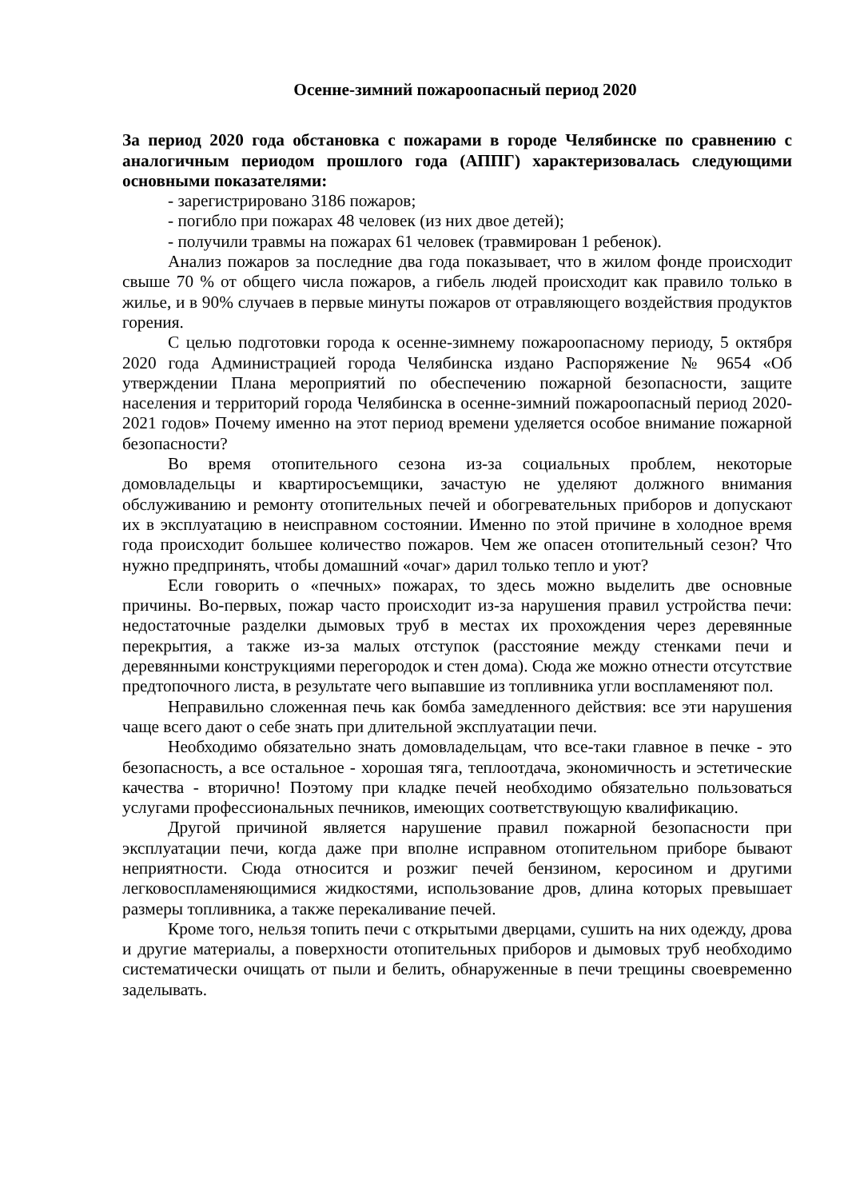Осенне-зимний пожароопасный период 2020
За период 2020 года обстановка с пожарами в городе Челябинске по сравнению с аналогичным периодом прошлого года (АППГ) характеризовалась следующими основными показателями:
- зарегистрировано 3186 пожаров;
- погибло при пожарах 48 человек (из них двое детей);
- получили травмы на пожарах 61 человек (травмирован 1 ребенок).
Анализ пожаров за последние два года показывает, что в жилом фонде происходит свыше 70 % от общего числа пожаров, а гибель людей происходит как правило только в жилье, и в 90% случаев в первые минуты пожаров от отравляющего воздействия продуктов горения.
С целью подготовки города к осенне-зимнему пожароопасному периоду, 5 октября 2020 года Администрацией города Челябинска издано Распоряжение № 9654 «Об утверждении Плана мероприятий по обеспечению пожарной безопасности, защите населения и территорий города Челябинска в осенне-зимний пожароопасный период 2020-2021 годов» Почему именно на этот период времени уделяется особое внимание пожарной безопасности?
Во время отопительного сезона из-за социальных проблем, некоторые домовладельцы и квартиросъемщики, зачастую не уделяют должного внимания обслуживанию и ремонту отопительных печей и обогревательных приборов и допускают их в эксплуатацию в неисправном состоянии. Именно по этой причине в холодное время года происходит большее количество пожаров. Чем же опасен отопительный сезон? Что нужно предпринять, чтобы домашний «очаг» дарил только тепло и уют?
Если говорить о «печных» пожарах, то здесь можно выделить две основные причины. Во-первых, пожар часто происходит из-за нарушения правил устройства печи: недостаточные разделки дымовых труб в местах их прохождения через деревянные перекрытия, а также из-за малых отступок (расстояние между стенками печи и деревянными конструкциями перегородок и стен дома). Сюда же можно отнести отсутствие предтопочного листа, в результате чего выпавшие из топливника угли воспламеняют пол.
Неправильно сложенная печь как бомба замедленного действия: все эти нарушения чаще всего дают о себе знать при длительной эксплуатации печи.
Необходимо обязательно знать домовладельцам, что все-таки главное в печке - это безопасность, а все остальное - хорошая тяга, теплоотдача, экономичность и эстетические качества - вторично! Поэтому при кладке печей необходимо обязательно пользоваться услугами профессиональных печников, имеющих соответствующую квалификацию.
Другой причиной является нарушение правил пожарной безопасности при эксплуатации печи, когда даже при вполне исправном отопительном приборе бывают неприятности. Сюда относится и розжиг печей бензином, керосином и другими легковоспламеняющимися жидкостями, использование дров, длина которых превышает размеры топливника, а также перекаливание печей.
Кроме того, нельзя топить печи с открытыми дверцами, сушить на них одежду, дрова и другие материалы, а поверхности отопительных приборов и дымовых труб необходимо систематически очищать от пыли и белить, обнаруженные в печи трещины своевременно заделывать.